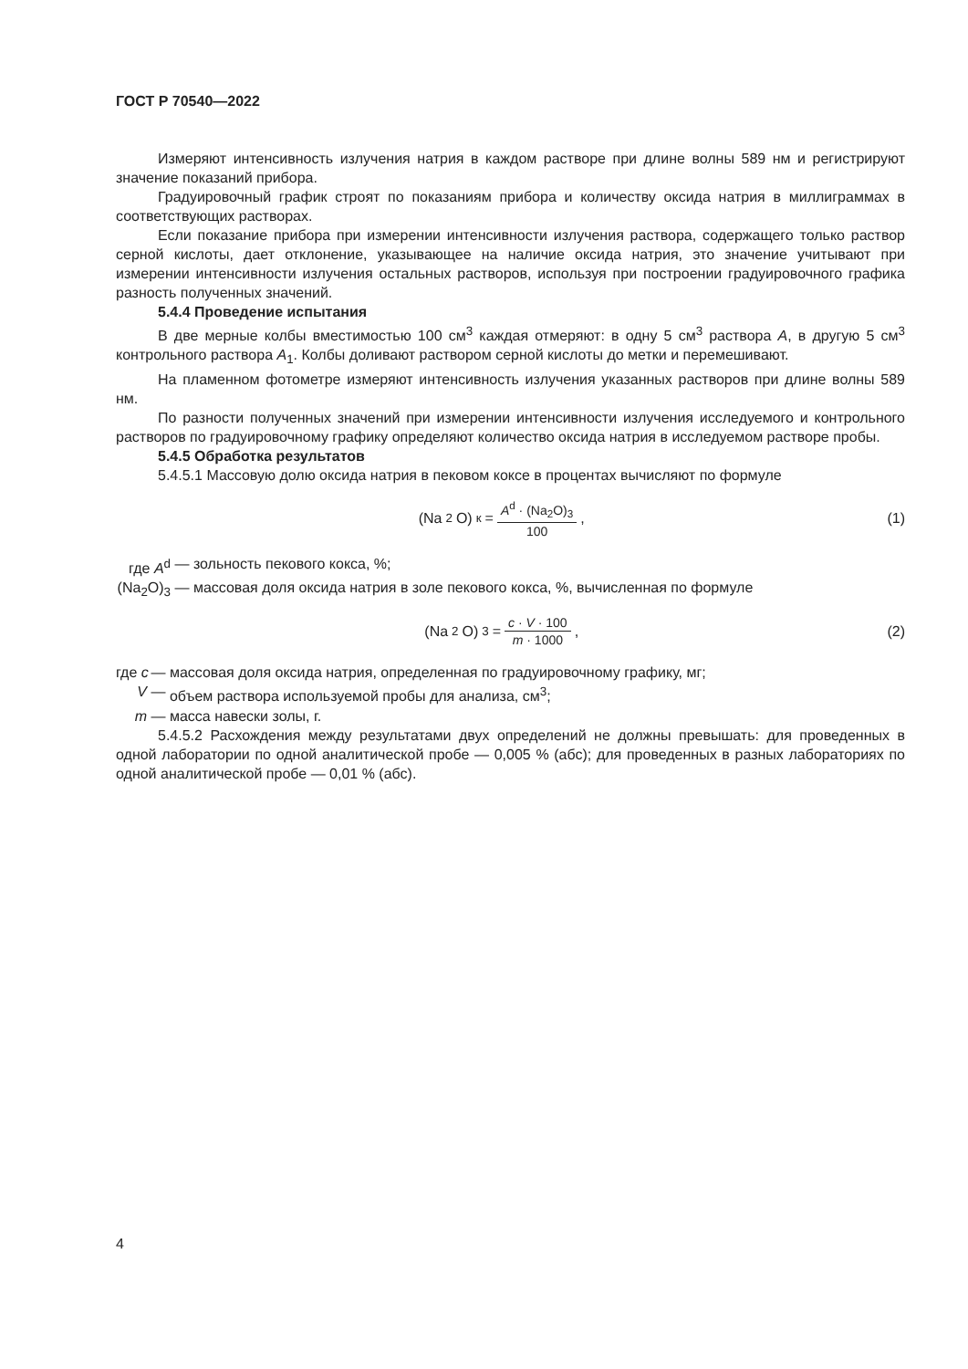ГОСТ Р 70540—2022
Измеряют интенсивность излучения натрия в каждом растворе при длине волны 589 нм и регистрируют значение показаний прибора.
Градуировочный график строят по показаниям прибора и количеству оксида натрия в миллиграммах в соответствующих растворах.
Если показание прибора при измерении интенсивности излучения раствора, содержащего только раствор серной кислоты, дает отклонение, указывающее на наличие оксида натрия, это значение учитывают при измерении интенсивности излучения остальных растворов, используя при построении градуировочного графика разность полученных значений.
5.4.4 Проведение испытания
В две мерные колбы вместимостью 100 см<sup>3</sup> каждая отмеряют: в одну 5 см<sup>3</sup> раствора А, в другую 5 см<sup>3</sup> контрольного раствора А<sub>1</sub>. Колбы доливают раствором серной кислоты до метки и перемешивают.
На пламенном фотометре измеряют интенсивность излучения указанных растворов при длине волны 589 нм.
По разности полученных значений при измерении интенсивности излучения исследуемого и контрольного растворов по градуировочному графику определяют количество оксида натрия в исследуемом растворе пробы.
5.4.5 Обработка результатов
5.4.5.1 Массовую долю оксида натрия в пековом коксе в процентах вычисляют по формуле
(Na<sub>2</sub>O)<sub>к</sub> = A<sup>d</sup> · (Na<sub>2</sub>O)<sub>3</sub> 100, (1)
где A<sup>d</sup> — зольность пекового кокса, %;
(Na<sub>2</sub>O)<sub>3</sub> — массовая доля оксида натрия в золе пекового кокса, %, вычисленная по формуле
(Na<sub>2</sub>O)<sub>3</sub> = c · V · 100 m · 1000,
(2)
где c — массовая доля оксида натрия, определенная по градуировочному графику, мг;
V — объем раствора используемой пробы для анализа, см<sup>3</sup>;
m — масса навески золы, г.
5.4.5.2 Расхождения между результатами двух определений не должны превышать: для проведенных в одной лаборатории по одной аналитической пробе — 0,005 % (абс); для проведенных в разных лабораториях по одной аналитической пробе — 0,01 % (абс).
4